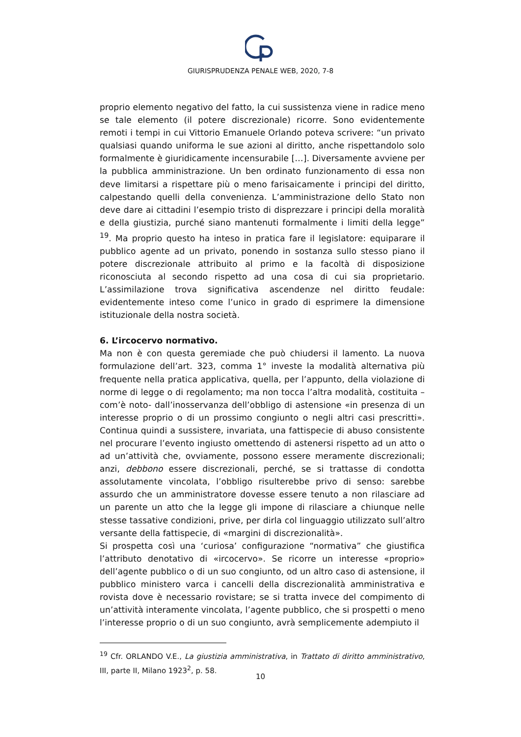GIURISPRUDENZA PENALE WEB, 2020, 7-8
proprio elemento negativo del fatto, la cui sussistenza viene in radice meno se tale elemento (il potere discrezionale) ricorre. Sono evidentemente remoti i tempi in cui Vittorio Emanuele Orlando poteva scrivere: “un privato qualsiasi quando uniforma le sue azioni al diritto, anche rispettandolo solo formalmente è giuridicamente incensurabile […]. Diversamente avviene per la pubblica amministrazione. Un ben ordinato funzionamento di essa non deve limitarsi a rispettare più o meno farisaicamente i principi del diritto, calpestando quelli della convenienza. L’amministrazione dello Stato non deve dare ai cittadini l’esempio tristo di disprezzare i principi della moralità e della giustizia, purché siano mantenuti formalmente i limiti della legge” <sup>19</sup>. Ma proprio questo ha inteso in pratica fare il legislatore: equiparare il pubblico agente ad un privato, ponendo in sostanza sullo stesso piano il potere discrezionale attribuito al primo e la facoltà di disposizione riconosciuta al secondo rispetto ad una cosa di cui sia proprietario. L’assimilazione trova significativa ascendenze nel diritto feudale: evidentemente inteso come l’unico in grado di esprimere la dimensione istituzionale della nostra società.
6. L’ircocervo normativo.
Ma non è con questa geremiade che può chiudersi il lamento. La nuova formulazione dell’art. 323, comma 1° investe la modalità alternativa più frequente nella pratica applicativa, quella, per l’appunto, della violazione di norme di legge o di regolamento; ma non tocca l’altra modalità, costituita – com’è noto- dall’inosservanza dell’obbligo di astensione «in presenza di un interesse proprio o di un prossimo congiunto o negli altri casi prescritti». Continua quindi a sussistere, invariata, una fattispecie di abuso consistente nel procurare l’evento ingiusto omettendo di astenersi rispetto ad un atto o ad un’attività che, ovviamente, possono essere meramente discrezionali; anzi, debbono essere discrezionali, perché, se si trattasse di condotta assolutamente vincolata, l’obbligo risulterebbe privo di senso: sarebbe assurdo che un amministratore dovesse essere tenuto a non rilasciare ad un parente un atto che la legge gli impone di rilasciare a chiunque nelle stesse tassative condizioni, prive, per dirla col linguaggio utilizzato sull’altro versante della fattispecie, di «margini di discrezionalità».
Si prospetta così una ‘curiosa’ configurazione “normativa” che giustifica l’attributo denotativo di «ircocervo». Se ricorre un interesse «proprio» dell’agente pubblico o di un suo congiunto, od un altro caso di astensione, il pubblico ministero varca i cancelli della discrezionalità amministrativa e rovista dove è necessario rovistare; se si tratta invece del compimento di un’attività interamente vincolata, l’agente pubblico, che si prospetti o meno l’interesse proprio o di un suo congiunto, avrà semplicemente adempiuto il
<sup>19</sup> Cfr. ORLANDO V.E., La giustizia amministrativa, in Trattato di diritto amministrativo, III, parte II, Milano 1923<sup>2</sup>, p. 58.
10